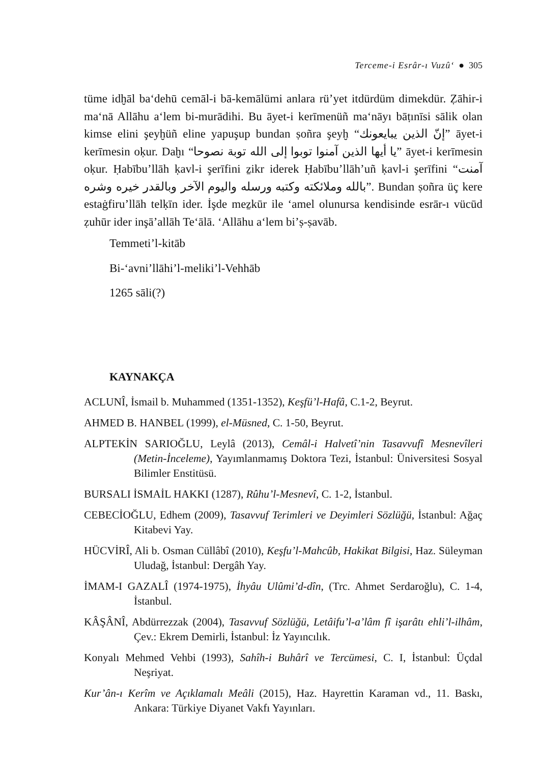Terceme-i Esrâr-ı Vuzû‘ ● 305
tüme idḫāl ba‘dehū cemāl-i bā-kemālümi anlara rü’yet itdürdüm dimekdür. Ẓāhir-i ma‘nā Allāhu a‘lem bi-murādihi. Bu āyet-i kerīmenüñ ma‘nāyı bāṭınīsi sālik olan kimse elini şeyḫüñ eline yapuşup bundan ṣoñra şeyḫ “إنّ الذين يبايعونك” āyet-i kerīmesin oḳur. Daḫı “يا أيها الذين آمنوا توبوا إلى الله توبة نصوحا” āyet-i kerīmesin oḳur. Ḥabību’llāh ḳavl-i şerīfini ẕikr iderek Ḥabību’llāh’uñ ḳavl-i şerīfini “آمنت بالله وملائكته وكتبه ورسله واليوم الآخر وبالقدر خيره وشره”. Bundan ṣoñra üç kere estaġfiru’llāh telḳīn ider. İşde meẕkūr ile ‘amel olunursa kendisinde esrār-ı vücūd ẓuhūr ider inşā’allāh Te‘ālā. ‘Allāhu a‘lem bi’ṣ-ṣavāb.
Temmeti’l-kitāb
Bi-‘avni’llāhi’l-meliki’l-Vehhāb
1265 sāli(?)
KAYNAKÇA
ACLUNÎ, İsmail b. Muhammed (1351-1352), Keşfü’l-Hafâ, C.1-2, Beyrut.
AHMED B. HANBEL (1999), el-Müsned, C. 1-50, Beyrut.
ALPTEKİN SARIOĞLU, Leylâ (2013), Cemâl-i Halvetî’nin Tasavvufî Mesnevîleri (Metin-İnceleme), Yayımlanmamış Doktora Tezi, İstanbul: Üniversitesi Sosyal Bilimler Enstitüsü.
BURSALI İSMAİL HAKKI (1287), Rûhu’l-Mesnevî, C. 1-2, İstanbul.
CEBECİOĞLU, Edhem (2009), Tasavvuf Terimleri ve Deyimleri Sözlüğü, İstanbul: Ağaç Kitabevi Yay.
HÜCVİRÎ, Ali b. Osman Cüllâbî (2010), Keşfu’l-Mahcûb, Hakikat Bilgisi, Haz. Süleyman Uludağ, İstanbul: Dergâh Yay.
İMAM-I GAZALÎ (1974-1975), İhyâu Ulûmi’d-dîn, (Trc. Ahmet Serdaroğlu), C. 1-4, İstanbul.
KÂŞÂNÎ, Abdürrezzak (2004), Tasavvuf Sözlüğü, Letâifu’l-a’lâm fî işarâtı ehli’l-ilhâm, Çev.: Ekrem Demirli, İstanbul: İz Yayıncılık.
Konyalı Mehmed Vehbi (1993), Sahîh-i Buhârî ve Tercümesi, C. I, İstanbul: Üçdal Neşriyat.
Kur’ân-ı Kerîm ve Açıklamalı Meâli (2015), Haz. Hayrettin Karaman vd., 11. Baskı, Ankara: Türkiye Diyanet Vakfı Yayınları.